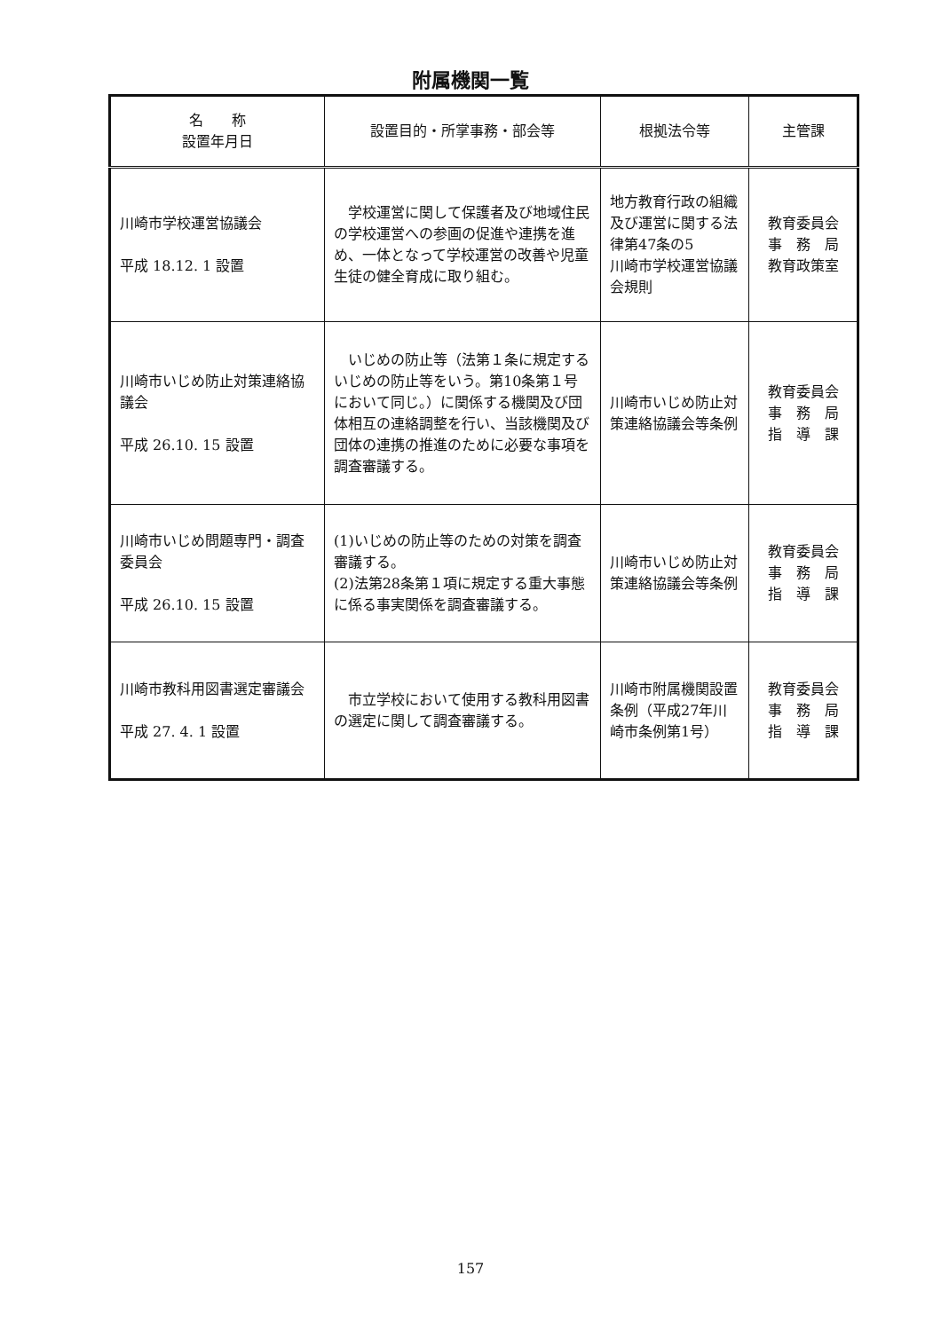附属機関一覧
| 名 称 設置年月日 | 設置目的・所掌事務・部会等 | 根拠法令等 | 主管課 |
| --- | --- | --- | --- |
| 川崎市学校運営協議会 平成 18.12. 1 設置 | 学校運営に関して保護者及び地域住民の学校運営への参画の促進や連携を進め、一体となって学校運営の改善や児童生徒の健全育成に取り組む。 | 地方教育行政の組織及び運営に関する法律第47条の5 川崎市学校運営協議会規則 | 教育委員会 事 務 局 教育政策室 |
| 川崎市いじめ防止対策連絡協議会 平成 26.10. 15 設置 | いじめの防止等（法第１条に規定するいじめの防止等をいう。第10条第１号において同じ。）に関係する機関及び団体相互の連絡調整を行い、当該機関及び団体の連携の推進のために必要な事項を調査審議する。 | 川崎市いじめ防止対策連絡協議会等条例 | 教育委員会 事 務 局 指 導 課 |
| 川崎市いじめ問題専門・調査委員会 平成 26.10. 15 設置 | (1)いじめの防止等のための対策を調査審議する。 (2)法第28条第１項に規定する重大事態に係る事実関係を調査審議する。 | 川崎市いじめ防止対策連絡協議会等条例 | 教育委員会 事 務 局 指 導 課 |
| 川崎市教科用図書選定審議会 平成 27. 4. 1 設置 | 市立学校において使用する教科用図書の選定に関して調査審議する。 | 川崎市附属機関設置条例（平成27年川崎市条例第1号） | 教育委員会 事 務 局 指 導 課 |
157